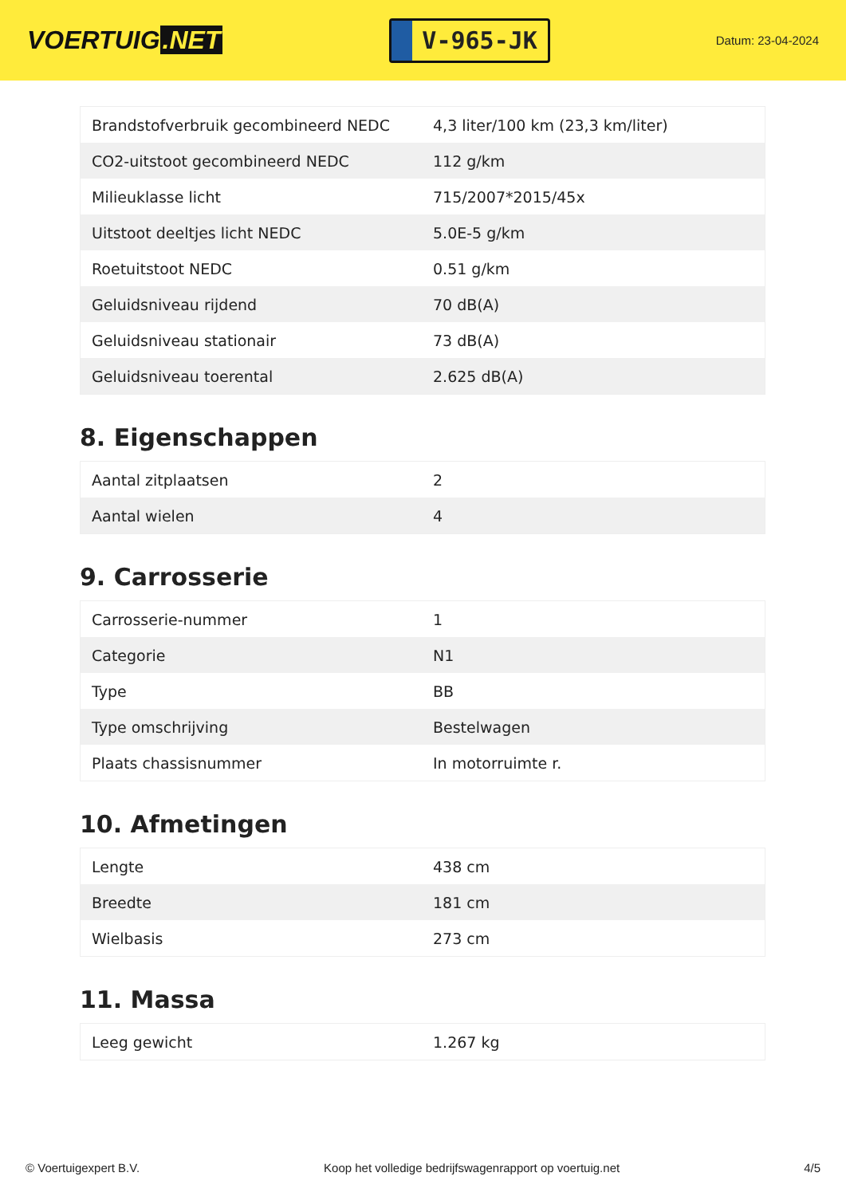VOERTUIG.NET
V-965-JK
Datum: 23-04-2024
| Brandstofverbruik gecombineerd NEDC | 4,3 liter/100 km (23,3 km/liter) |
| CO2-uitstoot gecombineerd NEDC | 112 g/km |
| Milieuklasse licht | 715/2007*2015/45x |
| Uitstoot deeltjes licht NEDC | 5.0E-5 g/km |
| Roetuitstoot NEDC | 0.51 g/km |
| Geluidsniveau rijdend | 70 dB(A) |
| Geluidsniveau stationair | 73 dB(A) |
| Geluidsniveau toerental | 2.625 dB(A) |
8. Eigenschappen
| Aantal zitplaatsen | 2 |
| Aantal wielen | 4 |
9. Carrosserie
| Carrosserie-nummer | 1 |
| Categorie | N1 |
| Type | BB |
| Type omschrijving | Bestelwagen |
| Plaats chassisnummer | In motorruimte r. |
10. Afmetingen
| Lengte | 438 cm |
| Breedte | 181 cm |
| Wielbasis | 273 cm |
11. Massa
| Leeg gewicht | 1.267 kg |
© Voertuigexpert B.V. Koop het volledige bedrijfswagenrapport op voertuig.net 4/5